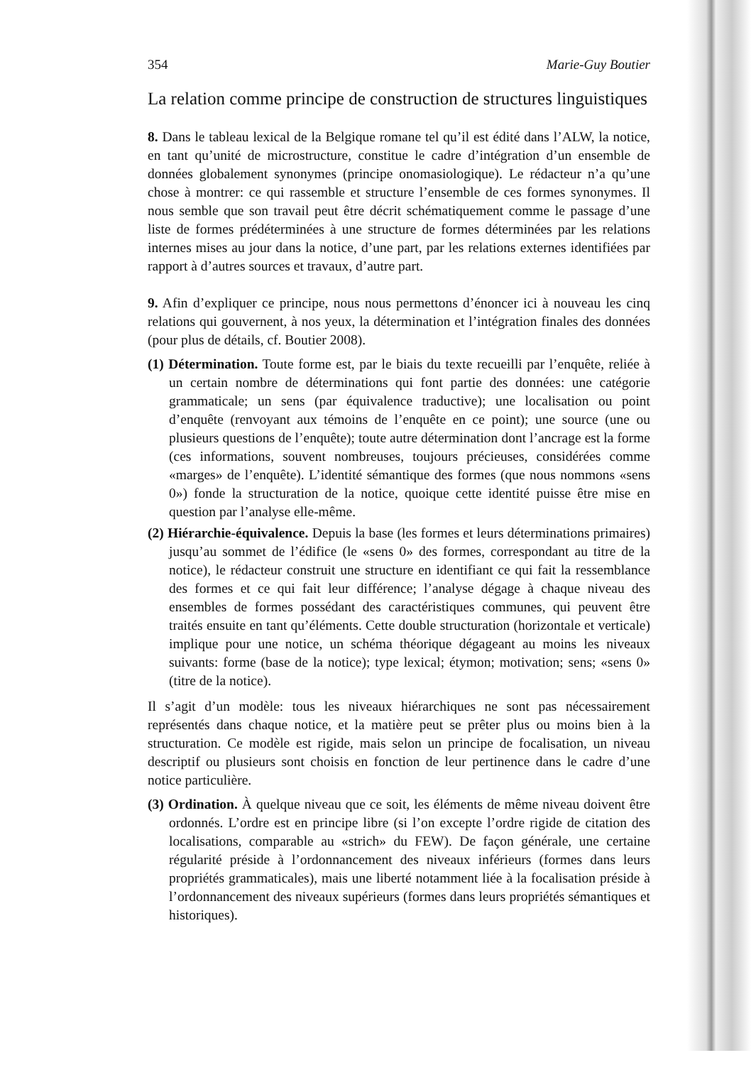354 Marie-Guy Boutier
La relation comme principe de construction de structures linguistiques
8. Dans le tableau lexical de la Belgique romane tel qu’il est édité dans l’ALW, la notice, en tant qu’unité de microstructure, constitue le cadre d’intégration d’un ensemble de données globalement synonymes (principe onomasiologique). Le rédacteur n’a qu’une chose à montrer: ce qui rassemble et structure l’ensemble de ces formes synonymes. Il nous semble que son travail peut être décrit schématiquement comme le passage d’une liste de formes prédéterminées à une structure de formes déterminées par les relations internes mises au jour dans la notice, d’une part, par les relations externes identifiées par rapport à d’autres sources et travaux, d’autre part.
9. Afin d’expliquer ce principe, nous nous permettons d’énoncer ici à nouveau les cinq relations qui gouvernent, à nos yeux, la détermination et l’intégration finales des données (pour plus de détails, cf. Boutier 2008).
(1) Détermination. Toute forme est, par le biais du texte recueilli par l’enquête, reliée à un certain nombre de déterminations qui font partie des données: une catégorie grammaticale; un sens (par équivalence traductive); une localisation ou point d’enquête (renvoyant aux témoins de l’enquête en ce point); une source (une ou plusieurs questions de l’enquête); toute autre détermination dont l’ancrage est la forme (ces informations, souvent nombreuses, toujours précieuses, considérées comme «marges» de l’enquête). L’identité sémantique des formes (que nous nommons «sens 0») fonde la structuration de la notice, quoique cette identité puisse être mise en question par l’analyse elle-même.
(2) Hiérarchie-équivalence. Depuis la base (les formes et leurs déterminations primaires) jusqu’au sommet de l’édifice (le «sens 0» des formes, correspondant au titre de la notice), le rédacteur construit une structure en identifiant ce qui fait la ressemblance des formes et ce qui fait leur différence; l’analyse dégage à chaque niveau des ensembles de formes possédant des caractéristiques communes, qui peuvent être traités ensuite en tant qu’éléments. Cette double structuration (horizontale et verticale) implique pour une notice, un schéma théorique dégageant au moins les niveaux suivants: forme (base de la notice); type lexical; étymon; motivation; sens; «sens 0» (titre de la notice).
Il s’agit d’un modèle: tous les niveaux hiérarchiques ne sont pas nécessairement représentés dans chaque notice, et la matière peut se prêter plus ou moins bien à la structuration. Ce modèle est rigide, mais selon un principe de focalisation, un niveau descriptif ou plusieurs sont choisis en fonction de leur pertinence dans le cadre d’une notice particulière.
(3) Ordination. À quelque niveau que ce soit, les éléments de même niveau doivent être ordonnés. L’ordre est en principe libre (si l’on excepte l’ordre rigide de citation des localisations, comparable au «strich» du FEW). De façon générale, une certaine régularité préside à l’ordonnancement des niveaux inférieurs (formes dans leurs propriétés grammaticales), mais une liberté notamment liée à la focalisation préside à l’ordonnancement des niveaux supérieurs (formes dans leurs propriétés sémantiques et historiques).